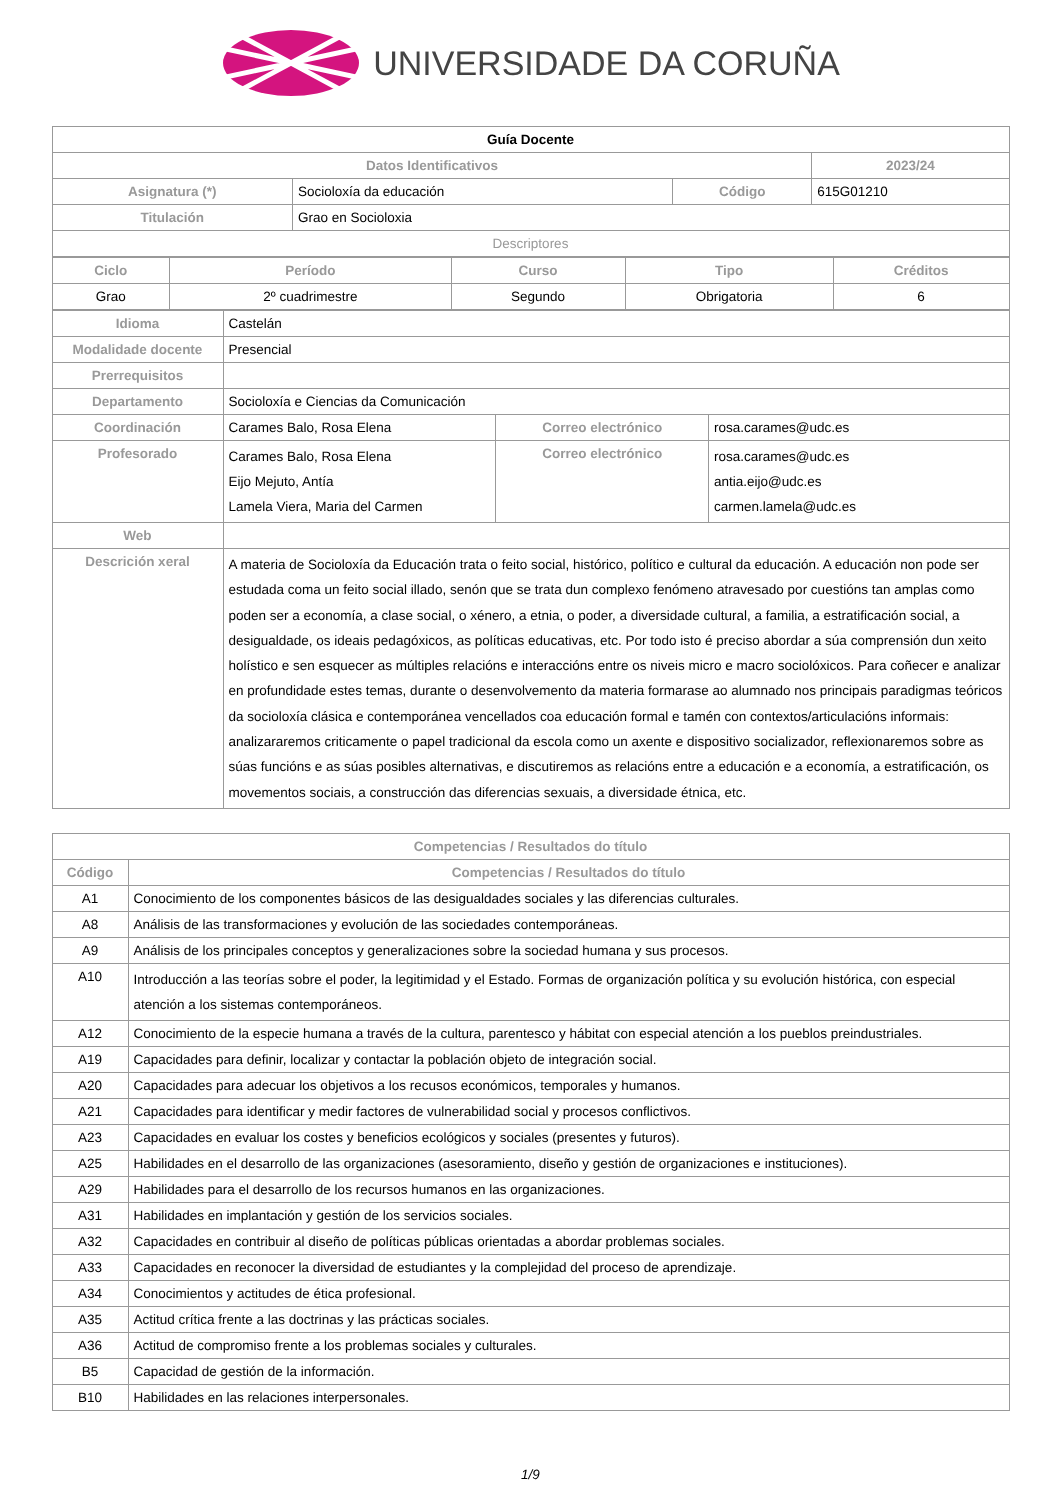UNIVERSIDADE DA CORUÑA
| Guía Docente | | | |
| Datos Identificativos | | | 2023/24 |
| Asignatura (*) | Socioloxía da educación | Código | 615G01210 |
| Titulación | Grao en Socioloxia | | |
| Descriptores | | | |
| Ciclo | Período | Curso | Tipo | Créditos |
| --- | --- | --- | --- | --- |
| Grao | 2º cuadrimestre | Segundo | Obrigatoria | 6 |
| Idioma | Castelán | | |
| Modalidade docente | Presencial | | |
| Prerrequisitos | | | |
| Departamento | Socioloxía e Ciencias da Comunicación | | |
| Coordinación | Carames Balo, Rosa Elena | Correo electrónico | rosa.carames@udc.es |
| Profesorado | Carames Balo, Rosa Elena Eijo Mejuto, Antía Lamela Viera, Maria del Carmen | Correo electrónico | rosa.carames@udc.es antia.eijo@udc.es carmen.lamela@udc.es |
| Web | | | |
| Descrición xeral | A materia de Socioloxía da Educación trata o feito social, histórico, político e cultural da educación. A educación non pode ser estudada coma un feito social illado, senón que se trata dun complexo fenómeno atravesado por cuestións tan amplas como poden ser a economía, a clase social, o xénero, a etnia, o poder, a diversidade cultural, a familia, a estratificación social, a desigualdade, os ideais pedagóxicos, as políticas educativas, etc. Por todo isto é preciso abordar a súa comprensión dun xeito holístico e sen esquecer as múltiples relacións e interaccións entre os niveis micro e macro sociolóxicos. Para coñecer e analizar en profundidade estes temas, durante o desenvolvemento da materia formarase ao alumnado nos principais paradigmas teóricos da socioloxía clásica e contemporánea vencellados coa educación formal e tamén con contextos/articulacións informais: analizararemos criticamente o papel tradicional da escola como un axente e dispositivo socializador, reflexionaremos sobre as súas funcións e as súas posibles alternativas, e discutiremos as relacións entre a educación e a economía, a estratificación, os movementos sociais, a construcción das diferencias sexuais, a diversidade étnica, etc. | | |
| Competencias / Resultados do título | |
| --- | --- |
| Código | Competencias / Resultados do título |
| A1 | Conocimiento de los componentes básicos de las desigualdades sociales y las diferencias culturales. |
| A8 | Análisis de las transformaciones y evolución de las sociedades contemporáneas. |
| A9 | Análisis de los principales conceptos y generalizaciones sobre la sociedad humana y sus procesos. |
| A10 | Introducción a las teorías sobre el poder, la legitimidad y el Estado. Formas de organización política y su evolución histórica, con especial atención a los sistemas contemporáneos. |
| A12 | Conocimiento de la especie humana a través de la cultura, parentesco y hábitat con especial atención a los pueblos preindustriales. |
| A19 | Capacidades para definir, localizar y contactar la población objeto de integración social. |
| A20 | Capacidades para adecuar los objetivos a los recusos económicos, temporales y humanos. |
| A21 | Capacidades para identificar y medir factores de vulnerabilidad social y procesos conflictivos. |
| A23 | Capacidades en evaluar los costes y beneficios ecológicos y sociales (presentes y futuros). |
| A25 | Habilidades en el desarrollo de las organizaciones (asesoramiento, diseño y gestión de organizaciones e instituciones). |
| A29 | Habilidades para el desarrollo de los recursos humanos en las organizaciones. |
| A31 | Habilidades en implantación y gestión de los servicios sociales. |
| A32 | Capacidades en contribuir al diseño de políticas públicas orientadas a abordar problemas sociales. |
| A33 | Capacidades en reconocer la diversidad de estudiantes y la complejidad del proceso de aprendizaje. |
| A34 | Conocimientos y actitudes de ética profesional. |
| A35 | Actitud crítica frente a las doctrinas y las prácticas sociales. |
| A36 | Actitud de compromiso frente a los problemas sociales y culturales. |
| B5 | Capacidad de gestión de la información. |
| B10 | Habilidades en las relaciones interpersonales. |
1/9